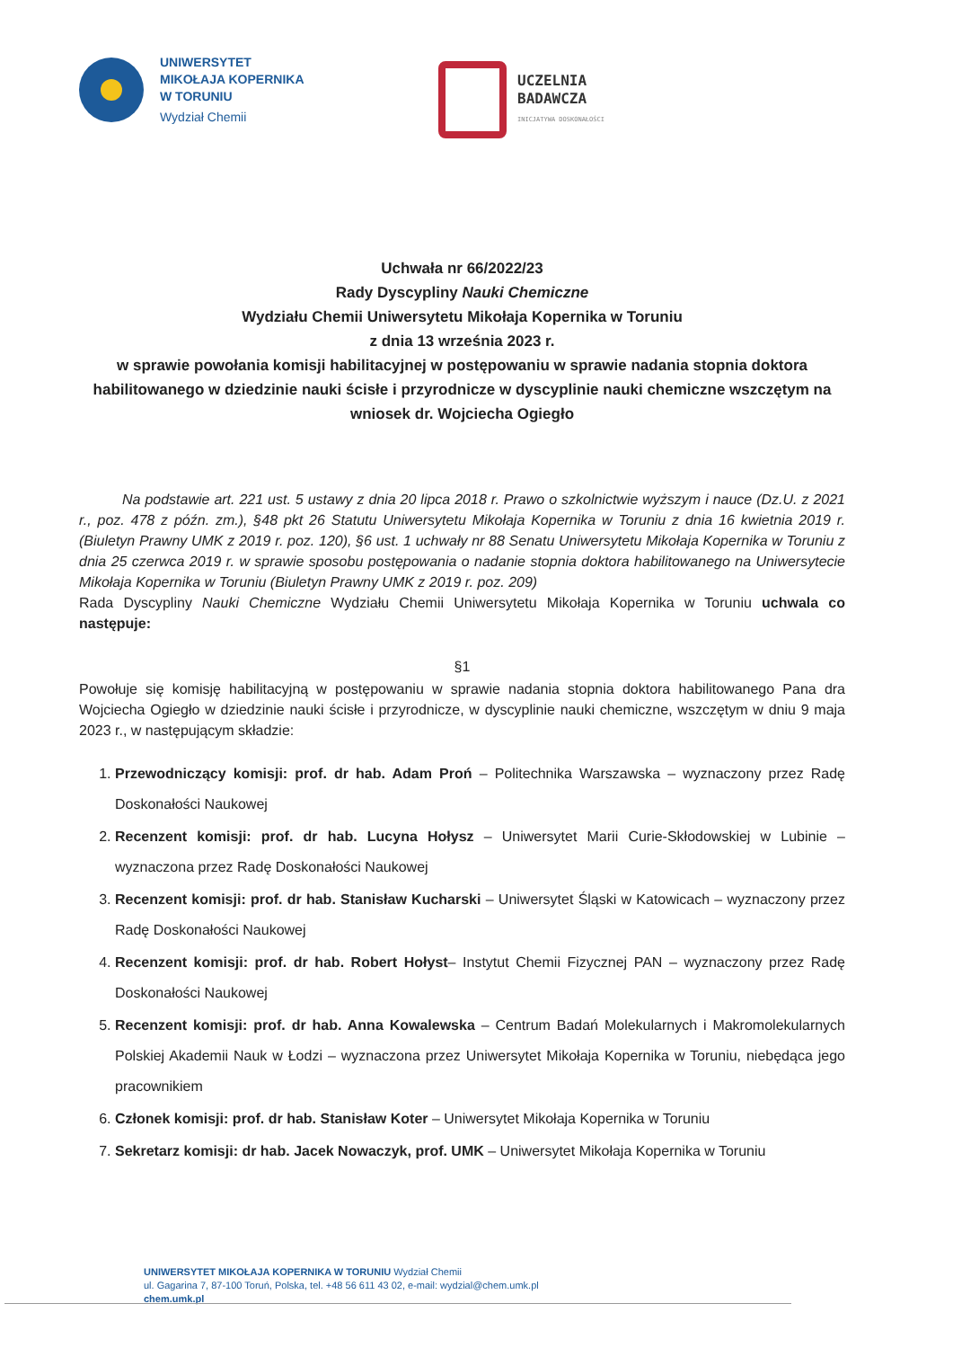UNIWERSYTET
MIKOŁAJA KOPERNIKA
W TORUNIU
Wydział Chemii
UCZELNIA
BADAWCZA
INICJATYWA DOSKONAŁOŚCI
Uchwała nr 66/2022/23
Rady Dyscypliny Nauki Chemiczne
Wydziału Chemii Uniwersytetu Mikołaja Kopernika w Toruniu
z dnia 13 września 2023 r.
w sprawie powołania komisji habilitacyjnej w postępowaniu w sprawie nadania stopnia doktora habilitowanego w dziedzinie nauki ścisłe i przyrodnicze w dyscyplinie nauki chemiczne wszczętym na wniosek dr. Wojciecha Ogiegło
   Na podstawie art. 221 ust. 5 ustawy z dnia 20 lipca 2018 r. Prawo o szkolnictwie wyższym i nauce (Dz.U. z 2021 r., poz. 478 z późn. zm.), §48 pkt 26 Statutu Uniwersytetu Mikołaja Kopernika w Toruniu z dnia 16 kwietnia 2019 r. (Biuletyn Prawny UMK z 2019 r. poz. 120), §6 ust. 1 uchwały nr 88 Senatu Uniwersytetu Mikołaja Kopernika w Toruniu z dnia 25 czerwca 2019 r. w sprawie sposobu postępowania o nadanie stopnia doktora habilitowanego na Uniwersytecie Mikołaja Kopernika w Toruniu (Biuletyn Prawny UMK z 2019 r. poz. 209)
Rada Dyscypliny Nauki Chemiczne Wydziału Chemii Uniwersytetu Mikołaja Kopernika w Toruniu uchwala co następuje:
§1
Powołuje się komisję habilitacyjną w postępowaniu w sprawie nadania stopnia doktora habilitowanego Pana dra Wojciecha Ogiegło w dziedzinie nauki ścisłe i przyrodnicze, w dyscyplinie nauki chemiczne, wszczętym w dniu 9 maja 2023 r., w następującym składzie:
1. Przewodniczący komisji: prof. dr hab. Adam Proń – Politechnika Warszawska – wyznaczony przez Radę Doskonałości Naukowej
2. Recenzent komisji: prof. dr hab. Lucyna Hołysz – Uniwersytet Marii Curie-Skłodowskiej w Lubinie – wyznaczona przez Radę Doskonałości Naukowej
3. Recenzent komisji: prof. dr hab. Stanisław Kucharski – Uniwersytet Śląski w Katowicach – wyznaczony przez Radę Doskonałości Naukowej
4. Recenzent komisji: prof. dr hab. Robert Hołyst– Instytut Chemii Fizycznej PAN – wyznaczony przez Radę Doskonałości Naukowej
5. Recenzent komisji: prof. dr hab. Anna Kowalewska – Centrum Badań Molekularnych i Makromolekularnych Polskiej Akademii Nauk w Łodzi – wyznaczona przez Uniwersytet Mikołaja Kopernika w Toruniu, niebędąca jego pracownikiem
6. Członek komisji: prof. dr hab. Stanisław Koter – Uniwersytet Mikołaja Kopernika w Toruniu
7. Sekretarz komisji: dr hab. Jacek Nowaczyk, prof. UMK – Uniwersytet Mikołaja Kopernika w Toruniu
UNIWERSYTET MIKOŁAJA KOPERNIKA W TORUNIU Wydział Chemii
ul. Gagarina 7, 87-100 Toruń, Polska, tel. +48 56 611 43 02, e-mail: wydzial@chem.umk.pl
chem.umk.pl